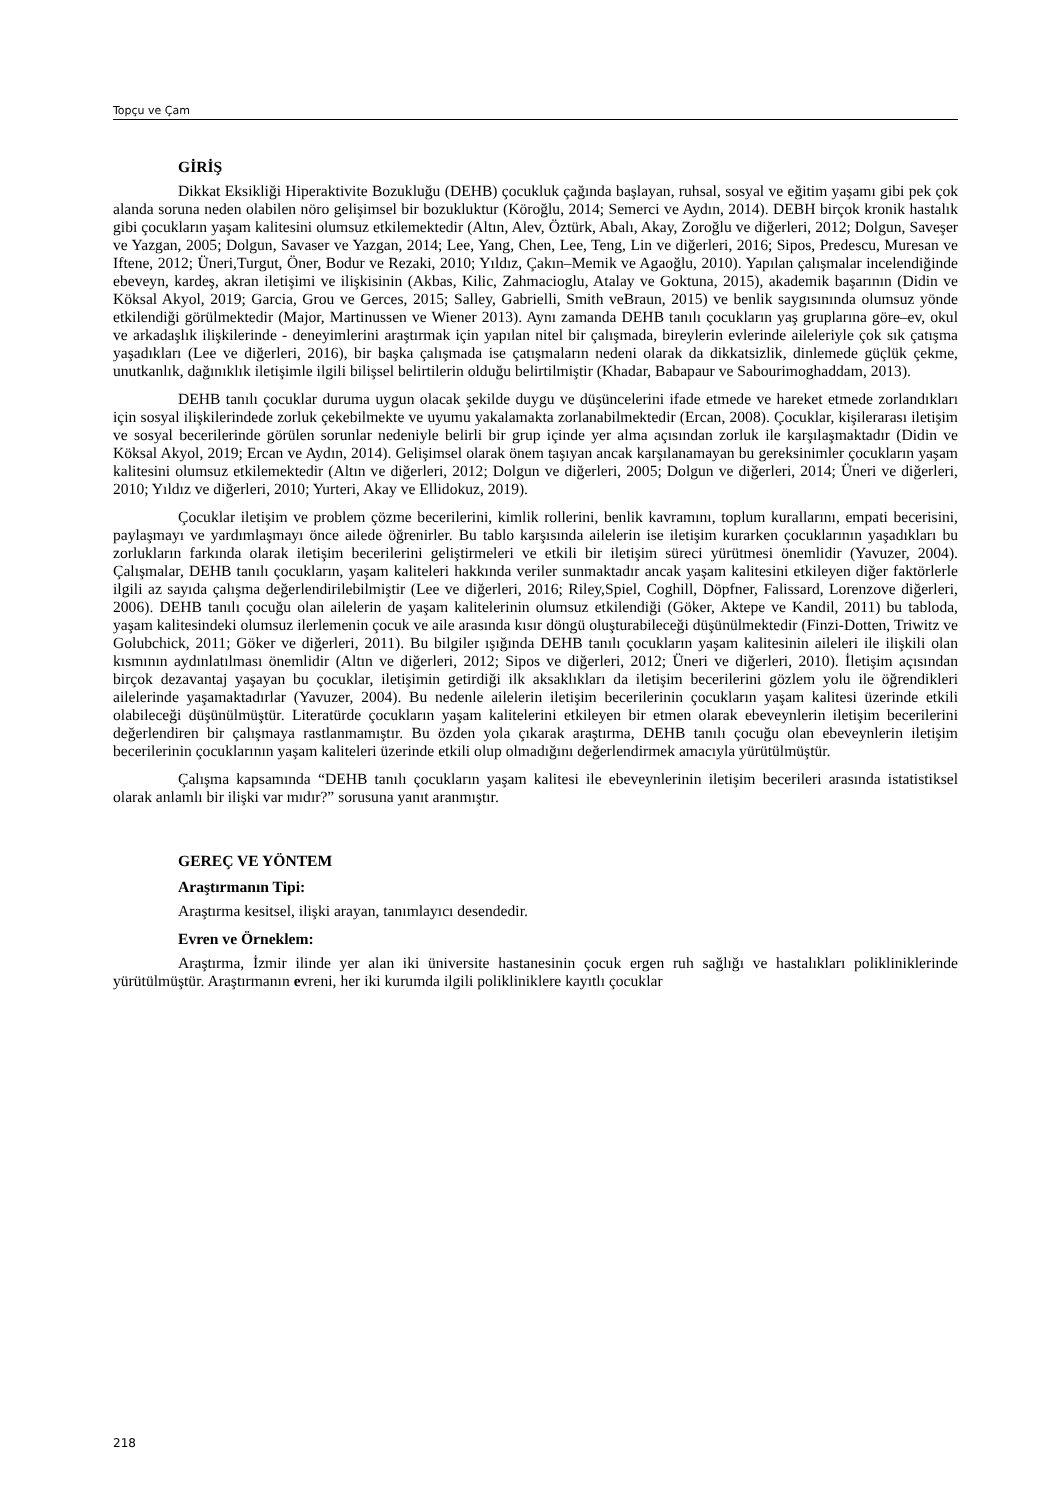Topçu ve Çam
GİRİŞ
Dikkat Eksikliği Hiperaktivite Bozukluğu (DEHB) çocukluk çağında başlayan, ruhsal, sosyal ve eğitim yaşamı gibi pek çok alanda soruna neden olabilen nöro gelişimsel bir bozukluktur (Köroğlu, 2014; Semerci ve Aydın, 2014). DEBH birçok kronik hastalık gibi çocukların yaşam kalitesini olumsuz etkilemektedir (Altın, Alev, Öztürk, Abalı, Akay, Zoroğlu ve diğerleri, 2012; Dolgun, Saveşer ve Yazgan, 2005; Dolgun, Savaser ve Yazgan, 2014; Lee, Yang, Chen, Lee, Teng, Lin ve diğerleri, 2016; Sipos, Predescu, Muresan ve Iftene, 2012; Üneri,Turgut, Öner, Bodur ve Rezaki, 2010; Yıldız, Çakın–Memik ve Agaoğlu, 2010). Yapılan çalışmalar incelendiğinde ebeveyn, kardeş, akran iletişimi ve ilişkisinin (Akbas, Kilic, Zahmacioglu, Atalay ve Goktuna, 2015), akademik başarının (Didin ve Köksal Akyol, 2019; Garcia, Grou ve Gerces, 2015; Salley, Gabrielli, Smith veBraun, 2015) ve benlik saygısınında olumsuz yönde etkilendiği görülmektedir (Major, Martinussen ve Wiener 2013). Aynı zamanda DEHB tanılı çocukların yaş gruplarına göre–ev, okul ve arkadaşlık ilişkilerinde - deneyimlerini araştırmak için yapılan nitel bir çalışmada, bireylerin evlerinde aileleriyle çok sık çatışma yaşadıkları (Lee ve diğerleri, 2016), bir başka çalışmada ise çatışmaların nedeni olarak da dikkatsizlik, dinlemede güçlük çekme, unutkanlık, dağınıklık iletişimle ilgili bilişsel belirtilerin olduğu belirtilmiştir (Khadar, Babapaur ve Sabourimoghaddam, 2013).
DEHB tanılı çocuklar duruma uygun olacak şekilde duygu ve düşüncelerini ifade etmede ve hareket etmede zorlandıkları için sosyal ilişkilerindede zorluk çekebilmekte ve uyumu yakalamakta zorlanabilmektedir (Ercan, 2008). Çocuklar, kişilerarası iletişim ve sosyal becerilerinde görülen sorunlar nedeniyle belirli bir grup içinde yer alma açısından zorluk ile karşılaşmaktadır (Didin ve Köksal Akyol, 2019; Ercan ve Aydın, 2014). Gelişimsel olarak önem taşıyan ancak karşılanamayan bu gereksinimler çocukların yaşam kalitesini olumsuz etkilemektedir (Altın ve diğerleri, 2012; Dolgun ve diğerleri, 2005; Dolgun ve diğerleri, 2014; Üneri ve diğerleri, 2010; Yıldız ve diğerleri, 2010; Yurteri, Akay ve Ellidokuz, 2019).
Çocuklar iletişim ve problem çözme becerilerini, kimlik rollerini, benlik kavramını, toplum kurallarını, empati becerisini, paylaşmayı ve yardımlaşmayı önce ailede öğrenirler. Bu tablo karşısında ailelerin ise iletişim kurarken çocuklarının yaşadıkları bu zorlukların farkında olarak iletişim becerilerini geliştirmeleri ve etkili bir iletişim süreci yürütmesi önemlidir (Yavuzer, 2004). Çalışmalar, DEHB tanılı çocukların, yaşam kaliteleri hakkında veriler sunmaktadır ancak yaşam kalitesini etkileyen diğer faktörlerle ilgili az sayıda çalışma değerlendirilebilmiştir (Lee ve diğerleri, 2016; Riley,Spiel, Coghill, Döpfner, Falissard, Lorenzove diğerleri, 2006). DEHB tanılı çocuğu olan ailelerin de yaşam kalitelerinin olumsuz etkilendiği (Göker, Aktepe ve Kandil, 2011) bu tabloda, yaşam kalitesindeki olumsuz ilerlemenin çocuk ve aile arasında kısır döngü oluşturabileceği düşünülmektedir (Finzi-Dotten, Triwitz ve Golubchick, 2011; Göker ve diğerleri, 2011). Bu bilgiler ışığında DEHB tanılı çocukların yaşam kalitesinin aileleri ile ilişkili olan kısmının aydınlatılması önemlidir (Altın ve diğerleri, 2012; Sipos ve diğerleri, 2012; Üneri ve diğerleri, 2010). İletişim açısından birçok dezavantaj yaşayan bu çocuklar, iletişimin getirdiği ilk aksaklıkları da iletişim becerilerini gözlem yolu ile öğrendikleri ailelerinde yaşamaktadırlar (Yavuzer, 2004). Bu nedenle ailelerin iletişim becerilerinin çocukların yaşam kalitesi üzerinde etkili olabileceği düşünülmüştür. Literatürde çocukların yaşam kalitelerini etkileyen bir etmen olarak ebeveynlerin iletişim becerilerini değerlendiren bir çalışmaya rastlanmamıştır. Bu özden yola çıkarak araştırma, DEHB tanılı çocuğu olan ebeveynlerin iletişim becerilerinin çocuklarının yaşam kaliteleri üzerinde etkili olup olmadığını değerlendirmek amacıyla yürütülmüştür.
Çalışma kapsamında “DEHB tanılı çocukların yaşam kalitesi ile ebeveynlerinin iletişim becerileri arasında istatistiksel olarak anlamlı bir ilişki var mıdır?” sorusuna yanıt aranmıştır.
GEREÇ VE YÖNTEM
Araştırmanın Tipi:
Araştırma kesitsel, ilişki arayan, tanımlayıcı desendedir.
Evren ve Örneklem:
Araştırma, İzmir ilinde yer alan iki üniversite hastanesinin çocuk ergen ruh sağlığı ve hastalıkları polikliniklerinde yürütülmüştür. Araştırmanın evreni, her iki kurumda ilgili polikliniklere kayıtlı çocuklar
218